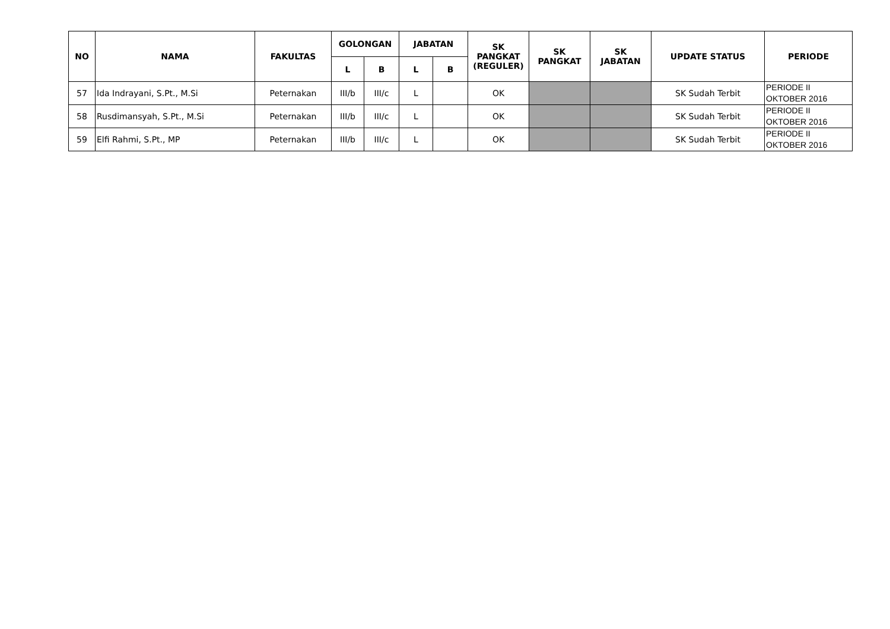| NO | NAMA | FAKULTAS | GOLONGAN | | JABATAN | | SK PANGKAT (REGULER) | SK PANGKAT | SK JABATAN | UPDATE STATUS | PERIODE |
| --- | --- | --- | --- | --- | --- | --- | --- | --- | --- | --- | --- |
| | | | L | B | L | B | | | | | |
| 57 | Ida Indrayani, S.Pt., M.Si | Peternakan | III/b | III/c | L | | OK | | | SK Sudah Terbit | PERIODE II OKTOBER 2016 |
| 58 | Rusdimansyah, S.Pt., M.Si | Peternakan | III/b | III/c | L | | OK | | | SK Sudah Terbit | PERIODE II OKTOBER 2016 |
| 59 | Elfi Rahmi, S.Pt., MP | Peternakan | III/b | III/c | L | | OK | | | SK Sudah Terbit | PERIODE II OKTOBER 2016 |